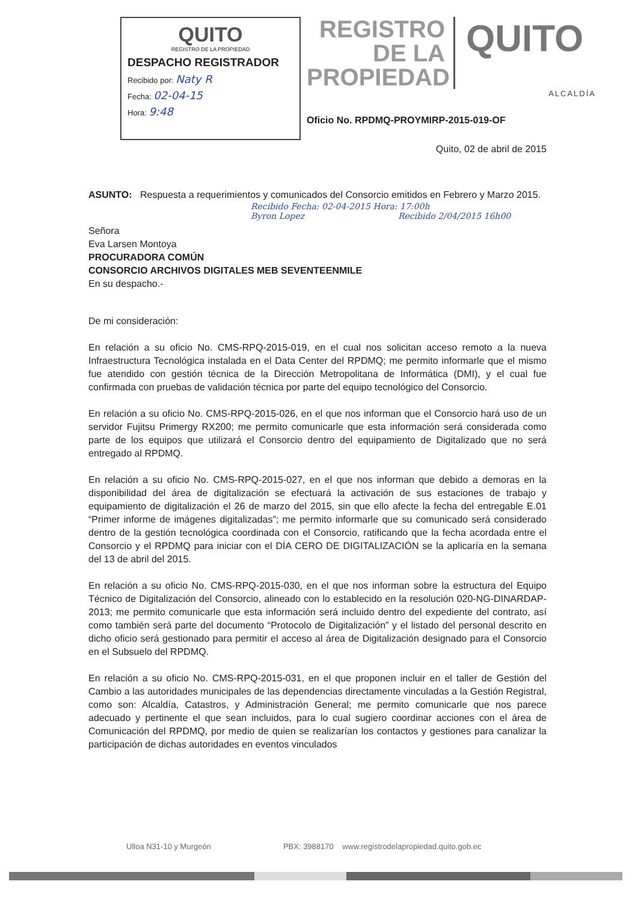QUITO
REGISTRO DE LA PROPIEDAD
DESPACHO REGISTRADOR
Recibido por: Naty R
Fecha: 02-04-15
Hora: 9:48
REGISTRO DE LA PROPIEDAD
QUITO
ALCALDÍA
Oficio No. RPDMQ-PROYMIRP-2015-019-OF
Quito, 02 de abril de 2015
ASUNTO: Respuesta a requerimientos y comunicados del Consorcio emitidos en Febrero y Marzo 2015.
Recibido Fecha: 02-04-2015 Hora: 17:00h
Byron Lopez Recibido 2/04/2015 16h00
Señora
Eva Larsen Montoya
PROCURADORA COMÚN
CONSORCIO ARCHIVOS DIGITALES MEB SEVENTEENMILE
En su despacho.-
De mi consideración:
En relación a su oficio No. CMS-RPQ-2015-019, en el cual nos solicitan acceso remoto a la nueva Infraestructura Tecnológica instalada en el Data Center del RPDMQ; me permito informarle que el mismo fue atendido con gestión técnica de la Dirección Metropolitana de Informática (DMI), y el cual fue confirmada con pruebas de validación técnica por parte del equipo tecnológico del Consorcio.
En relación a su oficio No. CMS-RPQ-2015-026, en el que nos informan que el Consorcio hará uso de un servidor Fujitsu Primergy RX200; me permito comunicarle que esta información será considerada como parte de los equipos que utilizará el Consorcio dentro del equipamiento de Digitalizado que no será entregado al RPDMQ.
En relación a su oficio No. CMS-RPQ-2015-027, en el que nos informan que debido a demoras en la disponibilidad del área de digitalización se efectuará la activación de sus estaciones de trabajo y equipamiento de digitalización el 26 de marzo del 2015, sin que ello afecte la fecha del entregable E.01 “Primer informe de imágenes digitalizadas”; me permito informarle que su comunicado será considerado dentro de la gestión tecnológica coordinada con el Consorcio, ratificando que la fecha acordada entre el Consorcio y el RPDMQ para iniciar con el DÍA CERO DE DIGITALIZACIÓN se la aplicaría en la semana del 13 de abril del 2015.
En relación a su oficio No. CMS-RPQ-2015-030, en el que nos informan sobre la estructura del Equipo Técnico de Digitalización del Consorcio, alineado con lo establecido en la resolución 020-NG-DINARDAP-2013; me permito comunicarle que esta información será incluido dentro del expediente del contrato, así como también será parte del documento “Protocolo de Digitalización” y el listado del personal descrito en dicho oficio será gestionado para permitir el acceso al área de Digitalización designado para el Consorcio en el Subsuelo del RPDMQ.
En relación a su oficio No. CMS-RPQ-2015-031, en el que proponen incluir en el taller de Gestión del Cambio a las autoridades municipales de las dependencias directamente vinculadas a la Gestión Registral, como son: Alcaldía, Catastros, y Administración General; me permito comunicarle que nos parece adecuado y pertinente el que sean incluidos, para lo cual sugiero coordinar acciones con el área de Comunicación del RPDMQ, por medio de quien se realizarían los contactos y gestiones para canalizar la participación de dichas autoridades en eventos vinculados
Ulloa N31-10 y Murgeón PBX: 3988170 www.registrodelapropiedad.quito.gob.ec